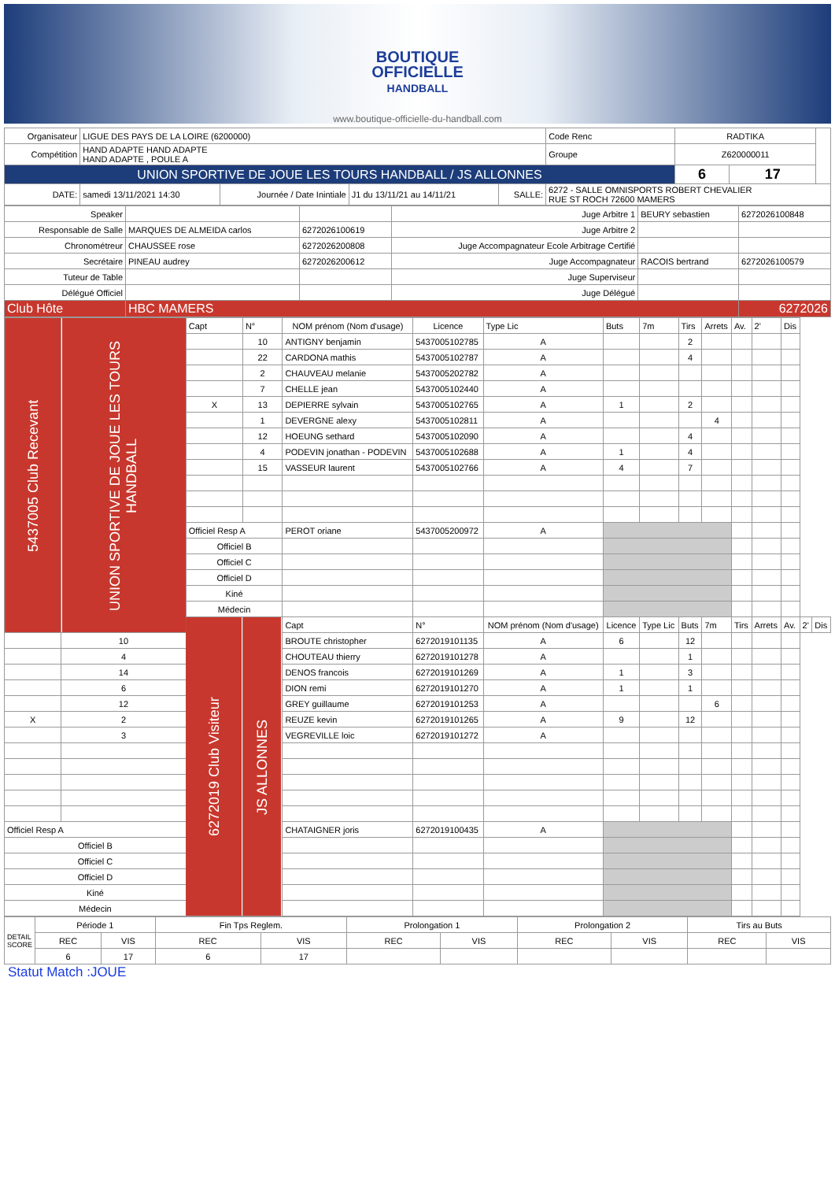BOUTIQUE
OFFICIELLE
HANDBALL
www.boutique-officielle-du-handball.com
| Organisateur | LIGUE DES PAYS DE LA LOIRE (6200000) | | | | | Code Renc | RADTIKA | | |
| Compétition | HAND ADAPTE HAND ADAPTE HAND ADAPTE , POULE A | | | | | Groupe | Z620000011 | | |
| UNION SPORTIVE DE JOUE LES TOURS HANDBALL / JS ALLONNES | | | | | | | 6 | 17 | |
| DATE: | samedi 13/11/2021 14:30 | Journée / Date Inintiale | J1 du 13/11/21 au 14/11/21 | SALLE: | 6272 - SALLE OMNISPORTS ROBERT CHEVALIER RUE ST ROCH 72600 MAMERS | | | | |
| Speaker | | | Juge Arbitre 1 | BEURY sebastien | 6272026100848 |
| Responsable de Salle | MARQUES DE ALMEIDA carlos | 6272026100619 | Juge Arbitre 2 | | |
| Chronométreur | CHAUSSEE rose | 6272026200808 | Juge Accompagnateur Ecole Arbitrage Certifié | | |
| Secrétaire | PINEAU audrey | 6272026200612 | Juge Accompagnateur | RACOIS bertrand | 6272026100579 |
| Tuteur de Table | | | Juge Superviseur | | |
| Délégué Officiel | | | Juge Délégué | | |
| Club Hôte | HBC MAMERS | | | | 6272026 |
| 5437005 Club Recevant | UNION SPORTIVE DE JOUE LES TOURS HANDBALL | Capt | N° | NOM prénom (Nom d'usage) | Licence | Type Lic | Buts | 7m | Tirs | Arrets | Av. | 2' | Dis | | |
| | | | 10 | ANTIGNY benjamin | 5437005102785 | A | | | 2 | | | | | | |
| | | | 22 | CARDONA mathis | 5437005102787 | A | | | 4 | | | | | | |
| | | | 2 | CHAUVEAU melanie | 5437005202782 | A | | | | | | | | | |
| | | | 7 | CHELLE jean | 5437005102440 | A | | | | | | | | | |
| | | X | 13 | DEPIERRE sylvain | 5437005102765 | A | 1 | | 2 | | | | | | |
| | | | 1 | DEVERGNE alexy | 5437005102811 | A | | | | 4 | | | | | |
| | | | 12 | HOEUNG sethard | 5437005102090 | A | | | 4 | | | | | | |
| | | | 4 | PODEVIN jonathan - PODEVIN | 5437005102688 | A | 1 | | 4 | | | | | | |
| | | | 15 | VASSEUR laurent | 5437005102766 | A | 4 | | 7 | | | | | | |
| | | Officiel Resp A | | PEROT oriane | 5437005200972 | A | | | | | | | | | |
| | | Officiel B | | | | | | | | | | | | | |
| | | Officiel C | | | | | | | | | | | | | |
| | | Officiel D | | | | | | | | | | | | | |
| | | Kiné | | | | | | | | | | | | | |
| | | Médecin | | | | | | | | | | | | | |
| | | 6272019 Club Visiteur | JS ALLONNES | Capt | N° | NOM prénom (Nom d'usage) | Licence | Type Lic | Buts | 7m | Tirs | Arrets | Av. | 2' | Dis |
| | 10 | | | BROUTE christopher | 6272019101135 | A | 6 | | 12 | | | | | | |
| | 4 | | | CHOUTEAU thierry | 6272019101278 | A | | | 1 | | | | | | |
| | 14 | | | DENOS francois | 6272019101269 | A | 1 | | 3 | | | | | | |
| | 6 | | | DION remi | 6272019101270 | A | 1 | | 1 | | | | | | |
| | 12 | | | GREY guillaume | 6272019101253 | A | | | | 6 | | | | | |
| X | 2 | | | REUZE kevin | 6272019101265 | A | 9 | | 12 | | | | | | |
| | 3 | | | VEGREVILLE loic | 6272019101272 | A | | | | | | | | | |
| Officiel Resp A | | | | CHATAIGNER joris | 6272019100435 | A | | | | | | | | | |
| Officiel B | | | | | | | | | | | | | | | |
| Officiel C | | | | | | | | | | | | | | | |
| Officiel D | | | | | | | | | | | | | | | |
| Kiné | | | | | | | | | | | | | | | |
| Médecin | | | | | | | | | | | | | | | |
| DETAIL SCORE | Période 1 | | Fin Tps Reglem. | | Prolongation 1 | | Prolongation 2 | | Tirs au Buts | |
| | REC | VIS | REC | VIS | REC | VIS | REC | VIS | REC | VIS |
| | 6 | 17 | 6 | 17 | | | | | | |
Statut Match :JOUE